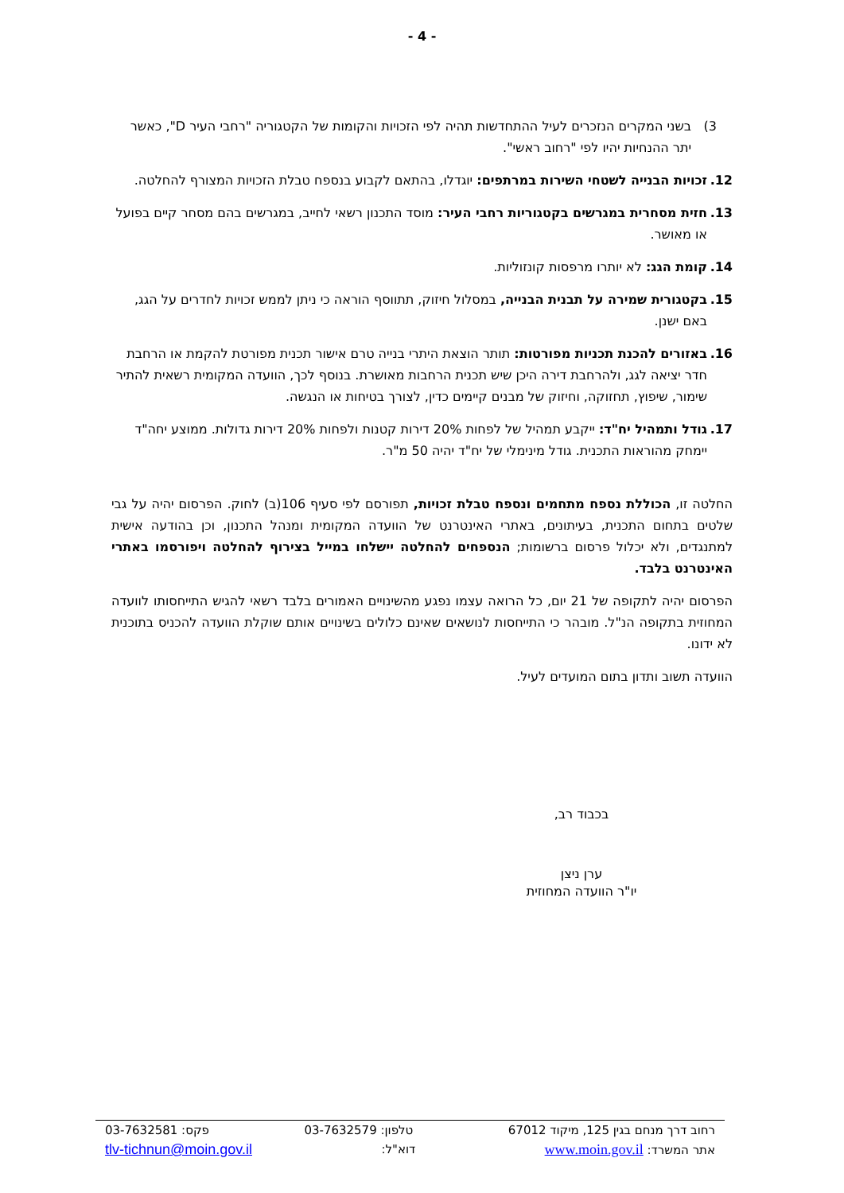- 4 -
3) בשני המקרים הנזכרים לעיל ההתחדשות תהיה לפי הזכויות והקומות של הקטגוריה "רחבי העיר D", כאשר יתר ההנחיות יהיו לפי "רחוב ראשי".
12. זכויות הבנייה לשטחי השירות במרתפים: יוגדלו, בהתאם לקבוע בנספח טבלת הזכויות המצורף להחלטה.
13. חזית מסחרית במגרשים בקטגוריות רחבי העיר: מוסד התכנון רשאי לחייב, במגרשים בהם מסחר קיים בפועל או מאושר.
14. קומת הגג: לא יותרו מרפסות קונזוליות.
15. בקטגורית שמירה על תבנית הבנייה, במסלול חיזוק, תתווסף הוראה כי ניתן לממש זכויות לחדרים על הגג, באם ישנן.
16. באזורים להכנת תכניות מפורטות: תותר הוצאת היתרי בנייה טרם אישור תכנית מפורטת להקמת או הרחבת חדר יציאה לגג, ולהרחבת דירה היכן שיש תכנית הרחבות מאושרת. בנוסף לכך, הוועדה המקומית רשאית להתיר שימור, שיפוץ, תחזוקה, וחיזוק של מבנים קיימים כדין, לצורך בטיחות או הנגשה.
17. גודל ותמהיל יח"ד: ייקבע תמהיל של לפחות 20% דירות קטנות ולפחות 20% דירות גדולות. ממוצע יחה"ד יימחק מהוראות התכנית. גודל מינימלי של יח"ד יהיה 50 מ"ר.
החלטה זו, הכוללת נספח מתחמים ונספח טבלת זכויות, תפורסם לפי סעיף 106(ב) לחוק. הפרסום יהיה על גבי שלטים בתחום התכנית, בעיתונים, באתרי האינטרנט של הוועדה המקומית ומנהל התכנון, וכן בהודעה אישית למתנגדים, ולא יכלול פרסום ברשומות; הנספחים להחלטה יישלחו במייל בצירוף להחלטה ויפורסמו באתרי האינטרנט בלבד.
הפרסום יהיה לתקופה של 21 יום, כל הרואה עצמו נפגע מהשינויים האמורים בלבד רשאי להגיש התייחסותו לוועדה המחוזית בתקופה הנ"ל. מובהר כי התייחסות לנושאים שאינם כלולים בשינויים אותם שוקלת הוועדה להכניס בתוכנית לא ידונו.
הוועדה תשוב ותדון בתום המועדים לעיל.
בכבוד רב,
ערן ניצן
יו"ר הוועדה המחוזית
רחוב דרך מנחם בגין 125, מיקוד 67012 טלפון: 03-7632579 פקס: 03-7632581
אתר המשרד: www.moin.gov.il דוא"ל: tlv-tichnun@moin.gov.il